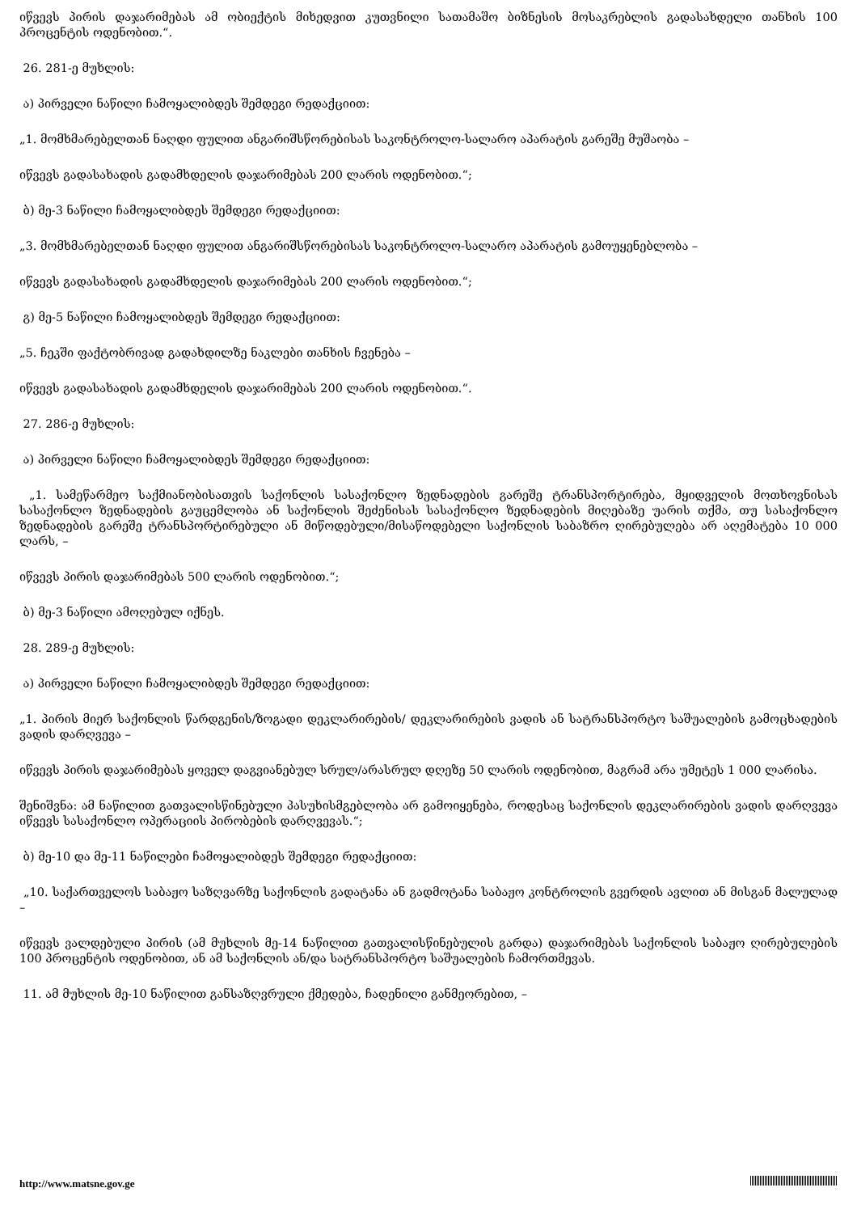იწვევს პირის დაჯარიმებას ამ ობიექტის მიხედვით კუთვნილი სათამაშო ბიზნესის მოსაკრებლის გადასახდელი თანხის 100 პროცენტის ოდენობით.“.
26. 281-ე მუხლის:
ა) პირველი ნაწილი ჩამოყალიბდეს შემდეგი რედაქციით:
„1. მომხმარებელთან ნაღდი ფულით ანგარიშსწორებისას საკონტროლო-სალარო აპარატის გარეშე მუშაობა –
იწვევს გადასახადის გადამხდელის დაჯარიმებას 200 ლარის ოდენობით.“;
ბ) მე-3 ნაწილი ჩამოყალიბდეს შემდეგი რედაქციით:
„3. მომხმარებელთან ნაღდი ფულით ანგარიშსწორებისას საკონტროლო-სალარო აპარატის გამოუყენებლობა –
იწვევს გადასახადის გადამხდელის დაჯარიმებას 200 ლარის ოდენობით.“;
გ) მე-5 ნაწილი ჩამოყალიბდეს შემდეგი რედაქციით:
„5. ჩეკში ფაქტობრივად გადახდილზე ნაკლები თანხის ჩვენება –
იწვევს გადასახადის გადამხდელის დაჯარიმებას 200 ლარის ოდენობით.“.
27. 286-ე მუხლის:
ა) პირველი ნაწილი ჩამოყალიბდეს შემდეგი რედაქციით:
„1. სამეწარმეო საქმიანობისათვის საქონლის სასაქონლო ზედნადების გარეშე ტრანსპორტირება, მყიდველის მოთხოვნისას სასაქონლო ზედნადების გაუცემლობა ან საქონლის შეძენისას სასაქონლო ზედნადების მიღებაზე უარის თქმა, თუ სასაქონლო ზედნადების გარეშე ტრანსპორტირებული ან მიწოდებული/მისაწოდებელი საქონლის საბაზრო ღირებულება არ აღემატება 10 000 ლარს, –
იწვევს პირის დაჯარიმებას 500 ლარის ოდენობით.“;
ბ) მე-3 ნაწილი ამოღებულ იქნეს.
28. 289-ე მუხლის:
ა) პირველი ნაწილი ჩამოყალიბდეს შემდეგი რედაქციით:
„1. პირის მიერ საქონლის წარდგენის/ზოგადი დეკლარირების/ დეკლარირების ვადის ან სატრანსპორტო საშუალების გამოცხადების ვადის დარღვევა –
იწვევს პირის დაჯარიმებას ყოველ დაგვიანებულ სრულ/არასრულ დღეზე 50 ლარის ოდენობით, მაგრამ არა უმეტეს 1 000 ლარისა.
შენიშვნა: ამ ნაწილით გათვალისწინებული პასუხისმგებლობა არ გამოიყენება, როდესაც საქონლის დეკლარირების ვადის დარღვევა იწვევს სასაქონლო ოპერაციის პირობების დარღვევას.“;
ბ) მე-10 და მე-11 ნაწილები ჩამოყალიბდეს შემდეგი რედაქციით:
„10. საქართველოს საბაჟო საზღვარზე საქონლის გადატანა ან გადმოტანა საბაჟო კონტროლის გვერდის ავლით ან მისგან მალულად –
იწვევს ვალდებული პირის (ამ მუხლის მე-14 ნაწილით გათვალისწინებულის გარდა) დაჯარიმებას საქონლის საბაჟო ღირებულების 100 პროცენტის ოდენობით, ან ამ საქონლის ან/და სატრანსპორტო საშუალების ჩამორთმევას.
11. ამ მუხლის მე-10 ნაწილით განსაზღვრული ქმედება, ჩადენილი განმეორებით, –
http://www.matsne.gov.ge